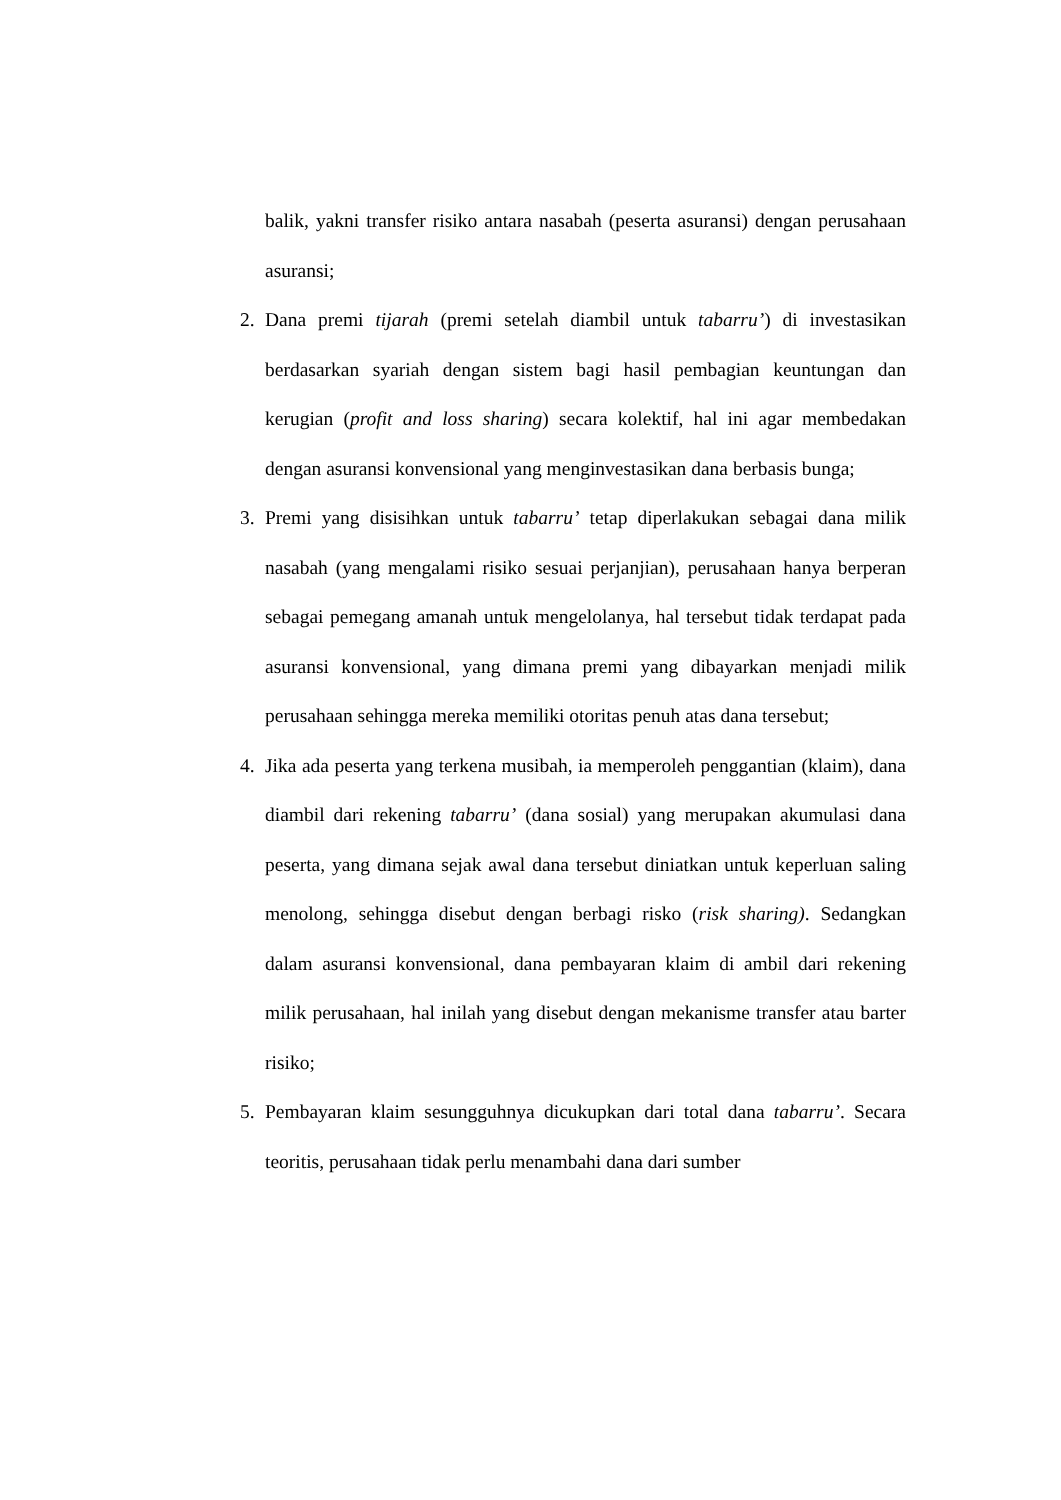balik, yakni transfer risiko antara nasabah (peserta asuransi) dengan perusahaan asuransi;
2. Dana premi tijarah (premi setelah diambil untuk tabarru’) di investasikan berdasarkan syariah dengan sistem bagi hasil pembagian keuntungan dan kerugian (profit and loss sharing) secara kolektif, hal ini agar membedakan dengan asuransi konvensional yang menginvestasikan dana berbasis bunga;
3. Premi yang disisihkan untuk tabarru’ tetap diperlakukan sebagai dana milik nasabah (yang mengalami risiko sesuai perjanjian), perusahaan hanya berperan sebagai pemegang amanah untuk mengelolanya, hal tersebut tidak terdapat pada asuransi konvensional, yang dimana premi yang dibayarkan menjadi milik perusahaan sehingga mereka memiliki otoritas penuh atas dana tersebut;
4. Jika ada peserta yang terkena musibah, ia memperoleh penggantian (klaim), dana diambil dari rekening tabarru’ (dana sosial) yang merupakan akumulasi dana peserta, yang dimana sejak awal dana tersebut diniatkan untuk keperluan saling menolong, sehingga disebut dengan berbagi risko (risk sharing). Sedangkan dalam asuransi konvensional, dana pembayaran klaim di ambil dari rekening milik perusahaan, hal inilah yang disebut dengan mekanisme transfer atau barter risiko;
5. Pembayaran klaim sesungguhnya dicukupkan dari total dana tabarru’. Secara teoritis, perusahaan tidak perlu menambahi dana dari sumber